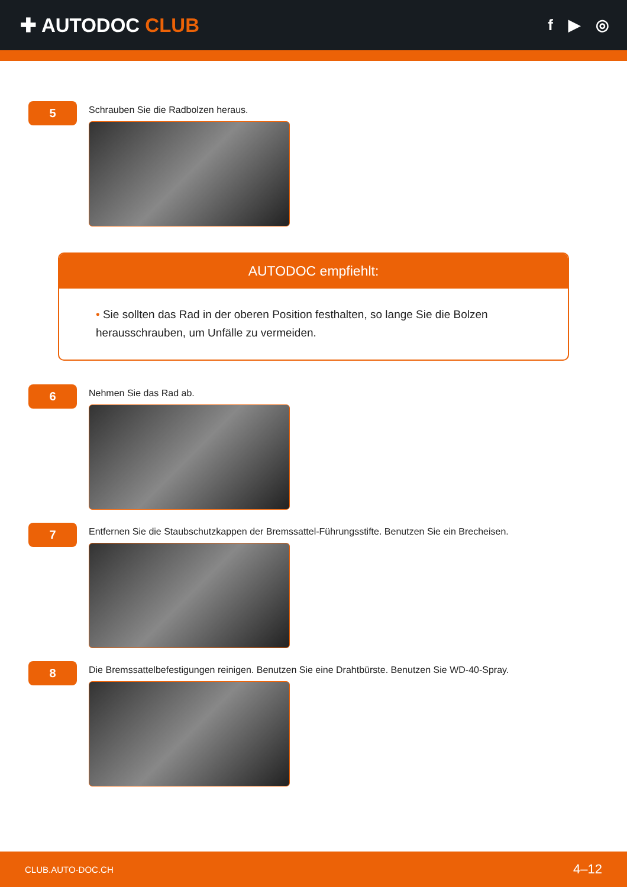✚ AUTODOC CLUB
f ▶ ◎
5
Schrauben Sie die Radbolzen heraus.
AUTODOC empfiehlt:
• Sie sollten das Rad in der oberen Position festhalten, so lange Sie die Bolzen herausschrauben, um Unfälle zu vermeiden.
6
Nehmen Sie das Rad ab.
7
Entfernen Sie die Staubschutzkappen der Bremssattel-Führungsstifte. Benutzen Sie ein Brecheisen.
8
Die Bremssattelbefestigungen reinigen. Benutzen Sie eine Drahtbürste. Benutzen Sie WD-40-Spray.
CLUB.AUTO-DOC.CH 4–12